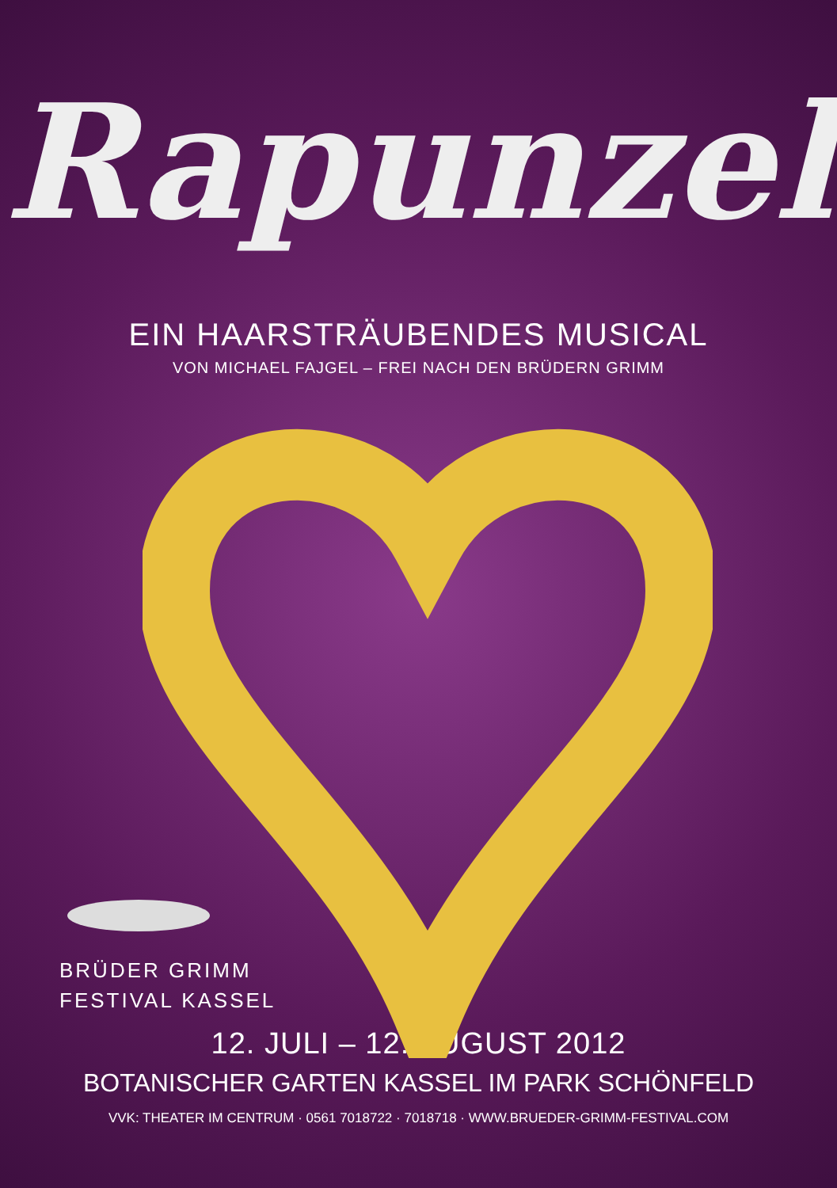Rapunzel
EIN HAARSTRÄUBENDES MUSICAL
VON MICHAEL FAJGEL – FREI NACH DEN BRÜDERN GRIMM
BRÜDER GRIMM
FESTIVAL KASSEL
12. JULI – 12. AUGUST 2012
BOTANISCHER GARTEN KASSEL IM PARK SCHÖNFELD
VVK: THEATER IM CENTRUM · 0561 7018722 · 7018718 · WWW.BRUEDER-GRIMM-FESTIVAL.COM